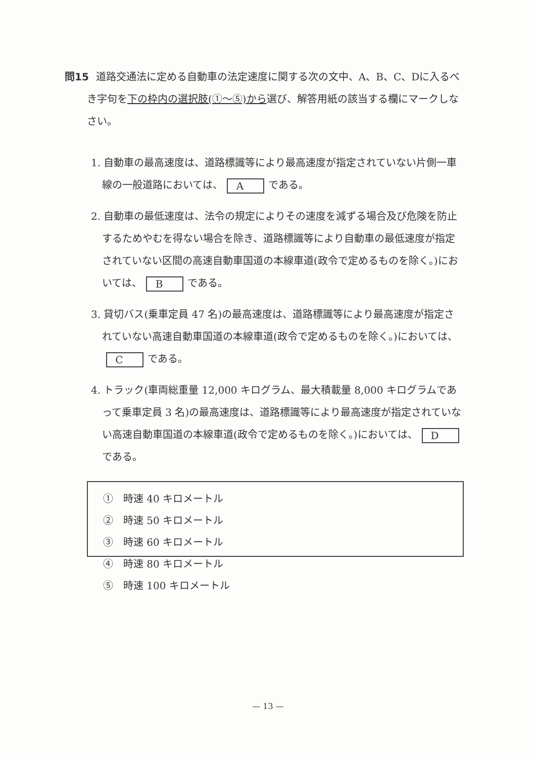問15 道路交通法に定める自動車の法定速度に関する次の文中、A、B、C、Dに入るべき字句を下の枠内の選択肢(①～⑤)から選び、解答用紙の該当する欄にマークしなさい。
1. 自動車の最高速度は、道路標識等により最高速度が指定されていない片側一車線の一般道路においては、 A である。
2. 自動車の最低速度は、法令の規定によりその速度を減ずる場合及び危険を防止するためやむを得ない場合を除き、道路標識等により自動車の最低速度が指定されていない区間の高速自動車国道の本線車道(政令で定めるものを除く。)においては、 B である。
3. 貸切バス(乗車定員 47 名)の最高速度は、道路標識等により最高速度が指定されていない高速自動車国道の本線車道(政令で定めるものを除く。)においては、 C である。
4. トラック(車両総重量 12,000 キログラム、最大積載量 8,000 キログラムであって乗車定員 3 名)の最高速度は、道路標識等により最高速度が指定されていない高速自動車国道の本線車道(政令で定めるものを除く。)においては、 D である。
①　時速 40 キロメートル ②　時速 50 キロメートル ③　時速 60 キロメートル ④　時速 80 キロメートル ⑤　時速 100 キロメートル
— 13 —